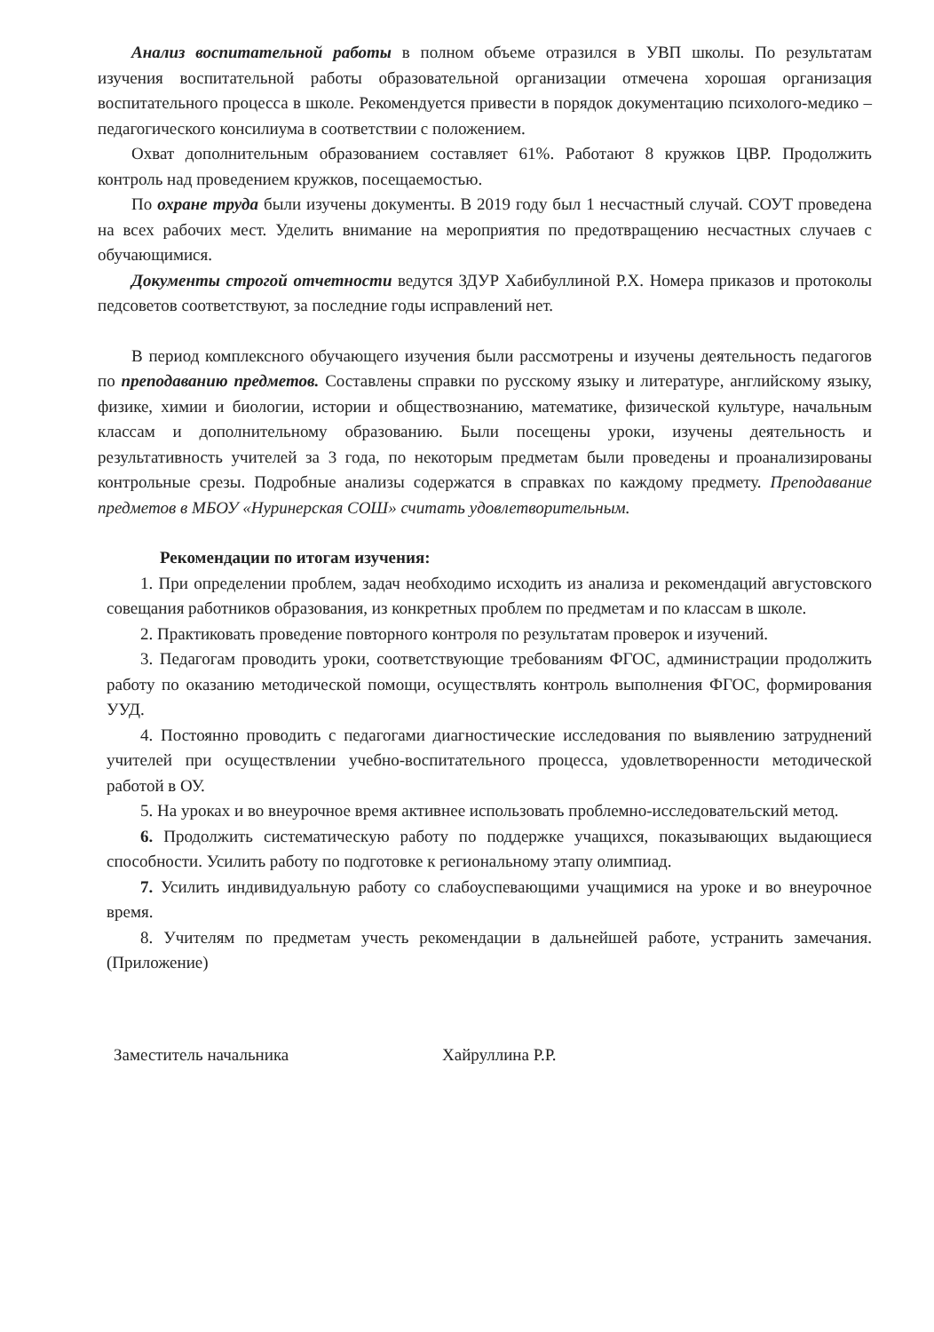Анализ воспитательной работы в полном объеме отразился в УВП школы. По результатам изучения воспитательной работы образовательной организации отмечена хорошая организация воспитательного процесса в школе. Рекомендуется привести в порядок документацию психолого-медико –педагогического консилиума в соответствии с положением.
Охват дополнительным образованием составляет 61%. Работают 8 кружков ЦВР. Продолжить контроль над проведением кружков, посещаемостью.
По охране труда были изучены документы. В 2019 году был 1 несчастный случай. СОУТ проведена на всех рабочих мест. Уделить внимание на мероприятия по предотвращению несчастных случаев с обучающимися.
Документы строгой отчетности ведутся ЗДУР Хабибуллиной Р.Х. Номера приказов и протоколы педсоветов соответствуют, за последние годы исправлений нет.
В период комплексного обучающего изучения были рассмотрены и изучены деятельность педагогов по преподаванию предметов. Составлены справки по русскому языку и литературе, английскому языку, физике, химии и биологии, истории и обществознанию, математике, физической культуре, начальным классам и дополнительному образованию. Были посещены уроки, изучены деятельность и результативность учителей за 3 года, по некоторым предметам были проведены и проанализированы контрольные срезы. Подробные анализы содержатся в справках по каждому предмету. Преподавание предметов в МБОУ «Нуринерская СОШ» считать удовлетворительным.
Рекомендации по итогам изучения:
1. При определении проблем, задач необходимо исходить из анализа и рекомендаций августовского совещания работников образования, из конкретных проблем по предметам и по классам в школе.
2. Практиковать проведение повторного контроля по результатам проверок и изучений.
3. Педагогам проводить уроки, соответствующие требованиям ФГОС, администрации продолжить работу по оказанию методической помощи, осуществлять контроль выполнения ФГОС, формирования УУД.
4. Постоянно проводить с педагогами диагностические исследования по выявлению затруднений учителей при осуществлении учебно-воспитательного процесса, удовлетворенности методической работой в ОУ.
5. На уроках и во внеурочное время активнее использовать проблемно-исследовательский метод.
6. Продолжить систематическую работу по поддержке учащихся, показывающих выдающиеся способности. Усилить работу по подготовке к региональному этапу олимпиад.
7. Усилить индивидуальную работу со слабоуспевающими учащимися на уроке и во внеурочное время.
8. Учителям по предметам учесть рекомендации в дальнейшей работе, устранить замечания. (Приложение)
Заместитель начальника Хайруллина Р.Р.